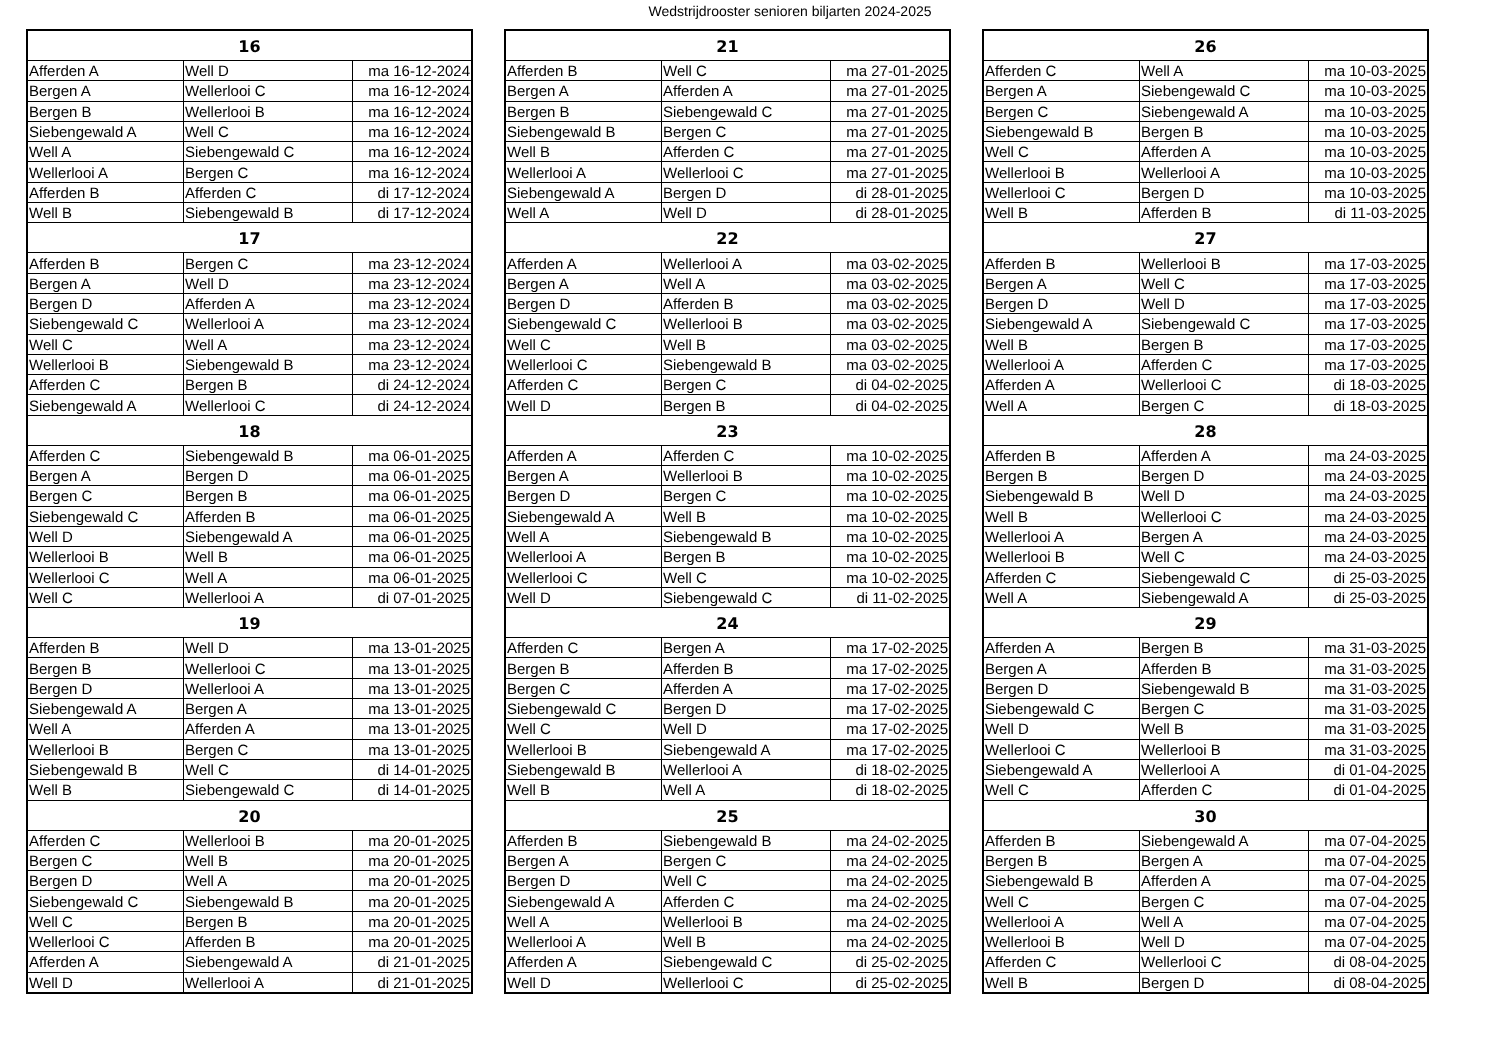Wedstrijdrooster senioren biljarten 2024-2025
| 16 | | |
| --- | --- | --- |
| Afferden A | Well D | ma 16-12-2024 |
| Bergen A | Wellerlooi C | ma 16-12-2024 |
| Bergen B | Wellerlooi B | ma 16-12-2024 |
| Siebengewald A | Well C | ma 16-12-2024 |
| Well A | Siebengewald C | ma 16-12-2024 |
| Wellerlooi A | Bergen C | ma 16-12-2024 |
| Afferden B | Afferden C | di 17-12-2024 |
| Well B | Siebengewald B | di 17-12-2024 |
| 17 | | |
| Afferden B | Bergen C | ma 23-12-2024 |
| Bergen A | Well D | ma 23-12-2024 |
| Bergen D | Afferden A | ma 23-12-2024 |
| Siebengewald C | Wellerlooi A | ma 23-12-2024 |
| Well C | Well A | ma 23-12-2024 |
| Wellerlooi B | Siebengewald B | ma 23-12-2024 |
| Afferden C | Bergen B | di 24-12-2024 |
| Siebengewald A | Wellerlooi C | di 24-12-2024 |
| 18 | | |
| Afferden C | Siebengewald B | ma 06-01-2025 |
| Bergen A | Bergen D | ma 06-01-2025 |
| Bergen C | Bergen B | ma 06-01-2025 |
| Siebengewald C | Afferden B | ma 06-01-2025 |
| Well D | Siebengewald A | ma 06-01-2025 |
| Wellerlooi B | Well B | ma 06-01-2025 |
| Wellerlooi C | Well A | ma 06-01-2025 |
| Well C | Wellerlooi A | di 07-01-2025 |
| 19 | | |
| Afferden B | Well D | ma 13-01-2025 |
| Bergen B | Wellerlooi C | ma 13-01-2025 |
| Bergen D | Wellerlooi A | ma 13-01-2025 |
| Siebengewald A | Bergen A | ma 13-01-2025 |
| Well A | Afferden A | ma 13-01-2025 |
| Wellerlooi B | Bergen C | ma 13-01-2025 |
| Siebengewald B | Well C | di 14-01-2025 |
| Well B | Siebengewald C | di 14-01-2025 |
| 20 | | |
| Afferden C | Wellerlooi B | ma 20-01-2025 |
| Bergen C | Well B | ma 20-01-2025 |
| Bergen D | Well A | ma 20-01-2025 |
| Siebengewald C | Siebengewald B | ma 20-01-2025 |
| Well C | Bergen B | ma 20-01-2025 |
| Wellerlooi C | Afferden B | ma 20-01-2025 |
| Afferden A | Siebengewald A | di 21-01-2025 |
| Well D | Wellerlooi A | di 21-01-2025 |
| 21 | | |
| --- | --- | --- |
| Afferden B | Well C | ma 27-01-2025 |
| Bergen A | Afferden A | ma 27-01-2025 |
| Bergen B | Siebengewald C | ma 27-01-2025 |
| Siebengewald B | Bergen C | ma 27-01-2025 |
| Well B | Afferden C | ma 27-01-2025 |
| Wellerlooi A | Wellerlooi C | ma 27-01-2025 |
| Siebengewald A | Bergen D | di 28-01-2025 |
| Well A | Well D | di 28-01-2025 |
| 22 | | |
| Afferden A | Wellerlooi A | ma 03-02-2025 |
| Bergen A | Well A | ma 03-02-2025 |
| Bergen D | Afferden B | ma 03-02-2025 |
| Siebengewald C | Wellerlooi B | ma 03-02-2025 |
| Well C | Well B | ma 03-02-2025 |
| Wellerlooi C | Siebengewald B | ma 03-02-2025 |
| Afferden C | Bergen C | di 04-02-2025 |
| Well D | Bergen B | di 04-02-2025 |
| 23 | | |
| Afferden A | Afferden C | ma 10-02-2025 |
| Bergen A | Wellerlooi B | ma 10-02-2025 |
| Bergen D | Bergen C | ma 10-02-2025 |
| Siebengewald A | Well B | ma 10-02-2025 |
| Well A | Siebengewald B | ma 10-02-2025 |
| Wellerlooi A | Bergen B | ma 10-02-2025 |
| Wellerlooi C | Well C | ma 10-02-2025 |
| Well D | Siebengewald C | di 11-02-2025 |
| 24 | | |
| Afferden C | Bergen A | ma 17-02-2025 |
| Bergen B | Afferden B | ma 17-02-2025 |
| Bergen C | Afferden A | ma 17-02-2025 |
| Siebengewald C | Bergen D | ma 17-02-2025 |
| Well C | Well D | ma 17-02-2025 |
| Wellerlooi B | Siebengewald A | ma 17-02-2025 |
| Siebengewald B | Wellerlooi A | di 18-02-2025 |
| Well B | Well A | di 18-02-2025 |
| 25 | | |
| Afferden B | Siebengewald B | ma 24-02-2025 |
| Bergen A | Bergen C | ma 24-02-2025 |
| Bergen D | Well C | ma 24-02-2025 |
| Siebengewald A | Afferden C | ma 24-02-2025 |
| Well A | Wellerlooi B | ma 24-02-2025 |
| Wellerlooi A | Well B | ma 24-02-2025 |
| Afferden A | Siebengewald C | di 25-02-2025 |
| Well D | Wellerlooi C | di 25-02-2025 |
| 26 | | |
| --- | --- | --- |
| Afferden C | Well A | ma 10-03-2025 |
| Bergen A | Siebengewald C | ma 10-03-2025 |
| Bergen C | Siebengewald A | ma 10-03-2025 |
| Siebengewald B | Bergen B | ma 10-03-2025 |
| Well C | Afferden A | ma 10-03-2025 |
| Wellerlooi B | Wellerlooi A | ma 10-03-2025 |
| Wellerlooi C | Bergen D | ma 10-03-2025 |
| Well B | Afferden B | di 11-03-2025 |
| 27 | | |
| Afferden B | Wellerlooi B | ma 17-03-2025 |
| Bergen A | Well C | ma 17-03-2025 |
| Bergen D | Well D | ma 17-03-2025 |
| Siebengewald A | Siebengewald C | ma 17-03-2025 |
| Well B | Bergen B | ma 17-03-2025 |
| Wellerlooi A | Afferden C | ma 17-03-2025 |
| Afferden A | Wellerlooi C | di 18-03-2025 |
| Well A | Bergen C | di 18-03-2025 |
| 28 | | |
| Afferden B | Afferden A | ma 24-03-2025 |
| Bergen B | Bergen D | ma 24-03-2025 |
| Siebengewald B | Well D | ma 24-03-2025 |
| Well B | Wellerlooi C | ma 24-03-2025 |
| Wellerlooi A | Bergen A | ma 24-03-2025 |
| Wellerlooi B | Well C | ma 24-03-2025 |
| Afferden C | Siebengewald C | di 25-03-2025 |
| Well A | Siebengewald A | di 25-03-2025 |
| 29 | | |
| Afferden A | Bergen B | ma 31-03-2025 |
| Bergen A | Afferden B | ma 31-03-2025 |
| Bergen D | Siebengewald B | ma 31-03-2025 |
| Siebengewald C | Bergen C | ma 31-03-2025 |
| Well D | Well B | ma 31-03-2025 |
| Wellerlooi C | Wellerlooi B | ma 31-03-2025 |
| Siebengewald A | Wellerlooi A | di 01-04-2025 |
| Well C | Afferden C | di 01-04-2025 |
| 30 | | |
| Afferden B | Siebengewald A | ma 07-04-2025 |
| Bergen B | Bergen A | ma 07-04-2025 |
| Siebengewald B | Afferden A | ma 07-04-2025 |
| Well C | Bergen C | ma 07-04-2025 |
| Wellerlooi A | Well A | ma 07-04-2025 |
| Wellerlooi B | Well D | ma 07-04-2025 |
| Afferden C | Wellerlooi C | di 08-04-2025 |
| Well B | Bergen D | di 08-04-2025 |